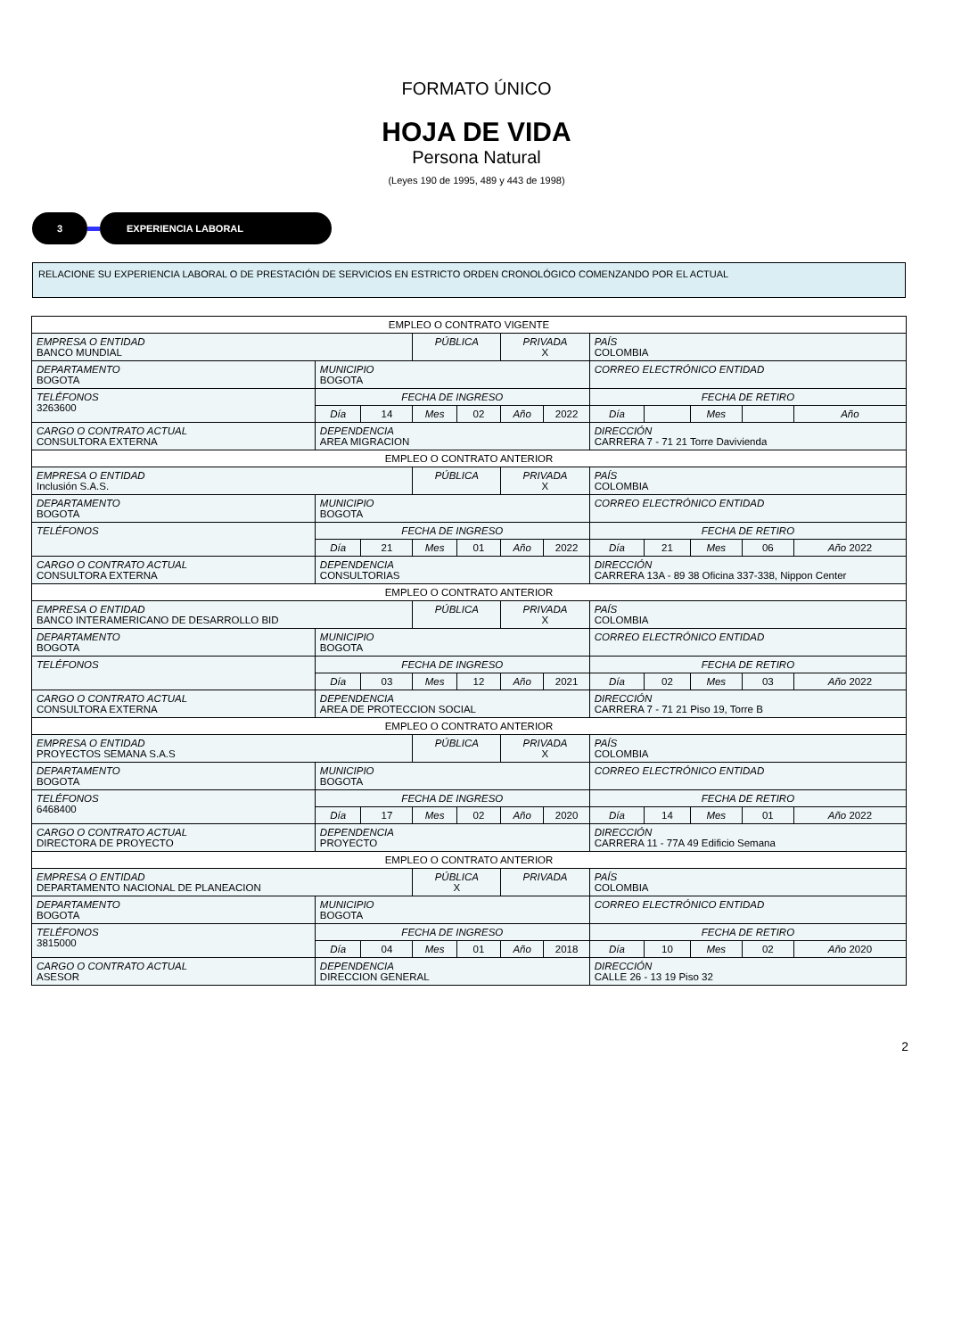FORMATO ÚNICO
HOJA DE VIDA
Persona Natural
(Leyes 190 de 1995, 489 y 443 de 1998)
3 EXPERIENCIA LABORAL
RELACIONE SU EXPERIENCIA LABORAL O DE PRESTACIÓN DE SERVICIOS EN ESTRICTO ORDEN CRONOLÓGICO COMENZANDO POR EL ACTUAL
| EMPLEO O CONTRATO VIGENTE | | | | | | | | | | | |
| EMPRESA O ENTIDAD BANCO MUNDIAL | | | PÚBLICA | | PRIVADA X | | PAÍS COLOMBIA | | | | |
| DEPARTAMENTO BOGOTA | MUNICIPIO BOGOTA | | | | | | CORREO ELECTRÓNICO ENTIDAD | | | | |
| TELÉFONOS 3263600 | FECHA DE INGRESO | | | | | | FECHA DE RETIRO | | | | |
| | Día | 14 | Mes | 02 | Año | 2022 | Día | | Mes | | Año |
| CARGO O CONTRATO ACTUAL CONSULTORA EXTERNA | DEPENDENCIA AREA MIGRACION | | | | | | DIRECCIÓN CARRERA 7 - 71 21 Torre Davivienda | | | | |
| EMPLEO O CONTRATO ANTERIOR | | | | | | | | | | | |
| EMPRESA O ENTIDAD Inclusión S.A.S. | | | PÚBLICA | | PRIVADA X | | PAÍS COLOMBIA | | | | |
| DEPARTAMENTO BOGOTA | MUNICIPIO BOGOTA | | | | | | CORREO ELECTRÓNICO ENTIDAD | | | | |
| TELÉFONOS | FECHA DE INGRESO | | | | | | FECHA DE RETIRO | | | | |
| | Día | 21 | Mes | 01 | Año | 2022 | Día | 21 | Mes | 06 | Año 2022 |
| CARGO O CONTRATO ACTUAL CONSULTORA EXTERNA | DEPENDENCIA CONSULTORIAS | | | | | | DIRECCIÓN CARRERA 13A - 89 38 Oficina 337-338, Nippon Center | | | | |
| EMPLEO O CONTRATO ANTERIOR | | | | | | | | | | | |
| EMPRESA O ENTIDAD BANCO INTERAMERICANO DE DESARROLLO BID | | | PÚBLICA | | PRIVADA X | | PAÍS COLOMBIA | | | | |
| DEPARTAMENTO BOGOTA | MUNICIPIO BOGOTA | | | | | | CORREO ELECTRÓNICO ENTIDAD | | | | |
| TELÉFONOS | FECHA DE INGRESO | | | | | | FECHA DE RETIRO | | | | |
| | Día | 03 | Mes | 12 | Año | 2021 | Día | 02 | Mes | 03 | Año 2022 |
| CARGO O CONTRATO ACTUAL CONSULTORA EXTERNA | DEPENDENCIA AREA DE PROTECCION SOCIAL | | | | | | DIRECCIÓN CARRERA 7 - 71 21 Piso 19, Torre B | | | | |
| EMPLEO O CONTRATO ANTERIOR | | | | | | | | | | | |
| EMPRESA O ENTIDAD PROYECTOS SEMANA S.A.S | | | PÚBLICA | | PRIVADA X | | PAÍS COLOMBIA | | | | |
| DEPARTAMENTO BOGOTA | MUNICIPIO BOGOTA | | | | | | CORREO ELECTRÓNICO ENTIDAD | | | | |
| TELÉFONOS 6468400 | FECHA DE INGRESO | | | | | | FECHA DE RETIRO | | | | |
| | Día | 17 | Mes | 02 | Año | 2020 | Día | 14 | Mes | 01 | Año 2022 |
| CARGO O CONTRATO ACTUAL DIRECTORA DE PROYECTO | DEPENDENCIA PROYECTO | | | | | | DIRECCIÓN CARRERA 11 - 77A 49 Edificio Semana | | | | |
| EMPLEO O CONTRATO ANTERIOR | | | | | | | | | | | |
| EMPRESA O ENTIDAD DEPARTAMENTO NACIONAL DE PLANEACION | | | PÚBLICA X | | PRIVADA | | PAÍS COLOMBIA | | | | |
| DEPARTAMENTO BOGOTA | MUNICIPIO BOGOTA | | | | | | CORREO ELECTRÓNICO ENTIDAD | | | | |
| TELÉFONOS 3815000 | FECHA DE INGRESO | | | | | | FECHA DE RETIRO | | | | |
| | Día | 04 | Mes | 01 | Año | 2018 | Día | 10 | Mes | 02 | Año 2020 |
| CARGO O CONTRATO ACTUAL ASESOR | DEPENDENCIA DIRECCION GENERAL | | | | | | DIRECCIÓN CALLE 26 - 13 19 Piso 32 | | | | |
2